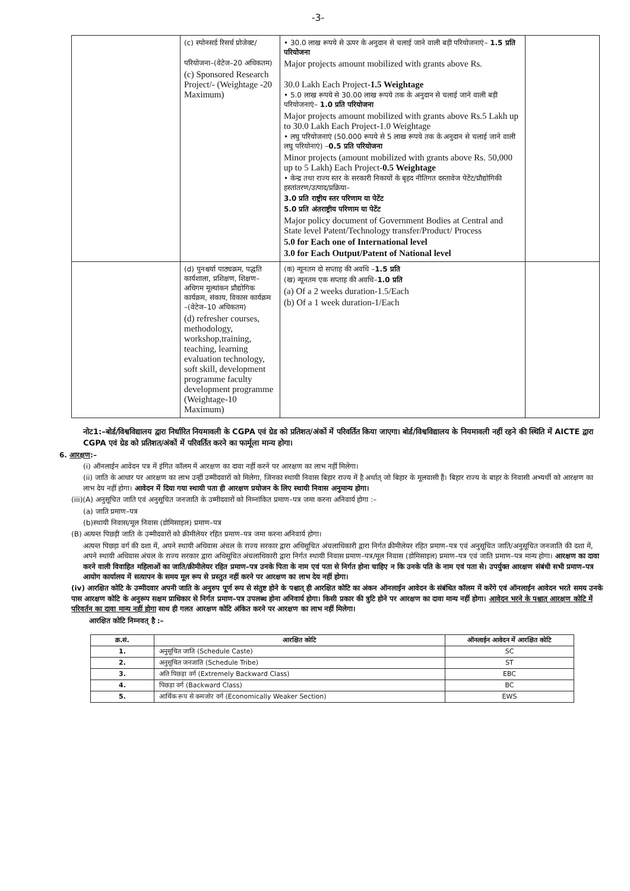-3-
| | (c) स्पोनसर्ड रिसर्च प्रोजेक्ट/ परियोजना–(वेटेज–20 अधिकतम) (c) Sponsored Research Project/- (Weightage -20 Maximum) | • 30.0 लाख रूपये से ऊपर के अनुदान से चलाई जाने वाली बड़ी परियोजनाएं– 1.5 प्रति परियोजना Major projects amount mobilized with grants above Rs. 30.0 Lakh Each Project- 1.5 Weightage • 5.0 लाख रूपये से 30.00 लाख रूपये तक के अनुदान से चलाई जाने वाली बड़ी परियोजनाएं– 1.0 प्रति परियोजना Major projects amount mobilized with grants above Rs.5 Lakh up to 30.0 Lakh Each Project-1.0 Weightage • लघु परियोजनाएं (50.000 रूपये से 5 लाख रूपये तक के अनुदान से चलाई जाने वाली लघु परियोनाएं) – 0.5 प्रति परियोजना Minor projects (amount mobilized with grants above Rs. 50,000 up to 5 Lakh) Each Project- 0.5 Weightage • केन्द्र तथा राज्य स्तर के सरकारी निकायों के बृहद नीतिगत दस्तावेज पेटेंट/प्रौद्योगिकी हस्तांतरण/उत्पाद/प्रक्रिया– 3.0 प्रति राष्ट्रीय स्तर परिणाम या पेटेंट 5.0 प्रति अंतराष्ट्रीय परिणाम या पेटेंट Major policy document of Government Bodies at Central and State level Patent/Technology transfer/Product/ Process 5.0 for Each one of International level 3.0 for Each Output/Patent of National level | |
| | (d) पुनश्चर्या पाठ्यक्रम, पद्धति कार्यशाला, प्रशिक्षण, शिक्षण–अधिगम मूल्यांकन प्रौद्योगिक कार्यक्रम, संकाय, विकास कार्यक्रम –(वेटेज–10 अधिकतम) (d) refresher courses, methodology, workshop,training, teaching, learning evaluation technology, soft skill, development programme faculty development programme (Weightage-10 Maximum) | (क) न्यूनतम दो सप्ताह की अवधि – 1.5 प्रति (ख) न्यूनतम एक सप्ताह की अवधि– 1.0 प्रति (a) Of a 2 weeks duration-1.5/Each (b) Of a 1 week duration-1/Each | |
नोट1:–बोर्ड/विश्वविद्यालय द्वारा निर्धारित नियमावली के CGPA एवं ग्रेड को प्रतिशत/अंकों में परिवर्तित किया जाएगा। बोर्ड/विश्वविद्यालय के नियमावली नहीं रहने की स्थिति में AICTE द्वारा CGPA एवं ग्रेड को प्रतिशत/अंकों में परिवर्तित करने का फार्मूला मान्य होगा।
6. आरक्षण:–
(i) ऑनलाईन आवेदन पत्र में इंगित कॉलम में आरक्षण का दावा नहीं करने पर आरक्षण का लाभ नहीं मिलेगा।
(ii) जाति के आधार पर आरक्षण का लाभ उन्हीं उम्मीदवारों को मिलेगा, जिनका स्थायी निवास बिहार राज्य में है अर्थात् जो बिहार के मूलवासी हैं। बिहार राज्य के बाहर के निवासी अभ्यर्थी को आरक्षण का लाभ देय नहीं होगा। आवेदन में दिया गया स्थायी पता ही आरक्षण प्रयोजन के लिए स्थायी निवास अनुमान्य होगा।
(iii)(A) अनुसूचित जाति एवं अनुसूचित जनजाति के उम्मीदवारों को निम्नांकित प्रमाण–पत्र जमा करना अनिवार्य होगा :–
(a) जाति प्रमाण–पत्र
(b)स्थायी निवास/मूल निवास (डोमिसाइल) प्रमाण–पत्र
(B) अत्यन्त पिछड़ी जाति के उम्मीदवारों को क्रीमीलेयर रहित प्रमाण–पत्र जमा करना अनिवार्य होगा।
अत्यन्त पिछड़ा वर्ग की दशा में, अपने स्थायी अधिवास अंचल के राज्य सरकार द्वारा अधिसूचित अंचलाधिकारी द्वारा निर्गत क्रीमीलेयर रहित प्रमाण–पत्र एवं अनुसूचित जाति/अनुसूचित जनजाति की दशा में, अपने स्थायी अधिवास अंचल के राज्य सरकार द्वारा अधिसूचित अंचलाधिकारी द्वारा निर्गत स्थायी निवास प्रमाण–पत्र/मूल निवास (डोमिसाइल) प्रमाण–पत्र एवं जाति प्रमाण–पत्र मान्य होगा। आरक्षण का दावा करने वाली विवाहित महिलाओं का जाति/क्रीमीलेयर रहित प्रमाण–पत्र उनके पिता के नाम एवं पता से निर्गत होना चाहिए न कि उनके पति के नाम एवं पता से। उपर्युक्त आरक्षण संबंधी सभी प्रमाण–पत्र आयोग कार्यालय में सत्यापन के समय मूल रूप से प्रस्तुत नहीं करने पर आरक्षण का लाभ देय नहीं होगा।
(iv) आरक्षित कोटि के उम्मीदवार अपनी जाति के अनुरुप पूर्ण रूप से संतुष्ट होने के पश्चात् ही आरक्षित कोटि का अंकन ऑनलाईन आवेदन के संबंधित कॉलम में करेंगे एवं ऑनलाईन आवेदन भरते समय उनके पास आरक्षण कोटि के अनुरूप सक्षम प्राधिकार से निर्गत प्रमाण–पत्र उपलब्ध होना अनिवार्य होगा। किसी प्रकार की त्रुटि होने पर आरक्षण का दावा मान्य नहीं होगा। आवेदन भरने के पश्चात् आरक्षण कोटि में परिवर्तन का दावा मान्य नहीं होगा साथ ही गलत आरक्षण कोटि अंकित करने पर आरक्षण का लाभ नहीं मिलेगा।
आरक्षित कोटि निम्नवत् है :–
| क्र.सं. | आरक्षित कोटि | ऑनलाईन आवेदन में आरक्षित कोटि |
| --- | --- | --- |
| 1. | अनुसूचित जाति (Schedule Caste) | SC |
| 2. | अनुसूचित जनजाति (Schedule Tribe) | ST |
| 3. | अति पिछड़ा वर्ग (Extremely Backward Class) | EBC |
| 4. | पिछड़ा वर्ग (Backward Class) | BC |
| 5. | आर्थिक रूप से कमजोर वर्ग (Economically Weaker Section) | EWS |